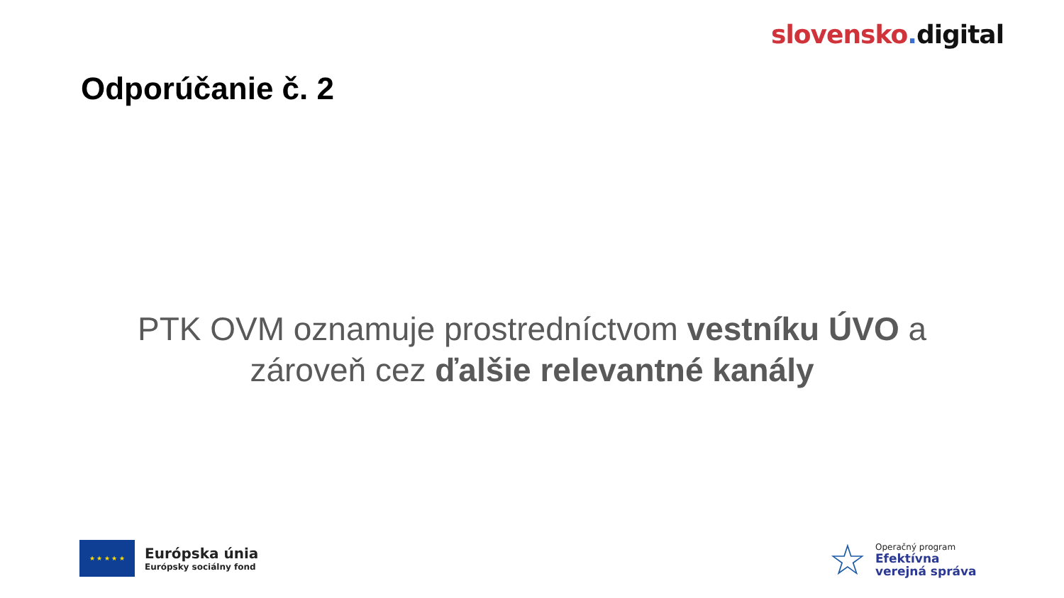slovensko. digital
Odporúčanie č. 2
PTK OVM oznamuje prostredníctvom vestníku ÚVO a
zároveň cez ďalšie relevantné kanály
★ ★ ★ ★ ★
Európska únia
Európsky sociálny fond
☆
Operačný program
Efektívna
verejná správa